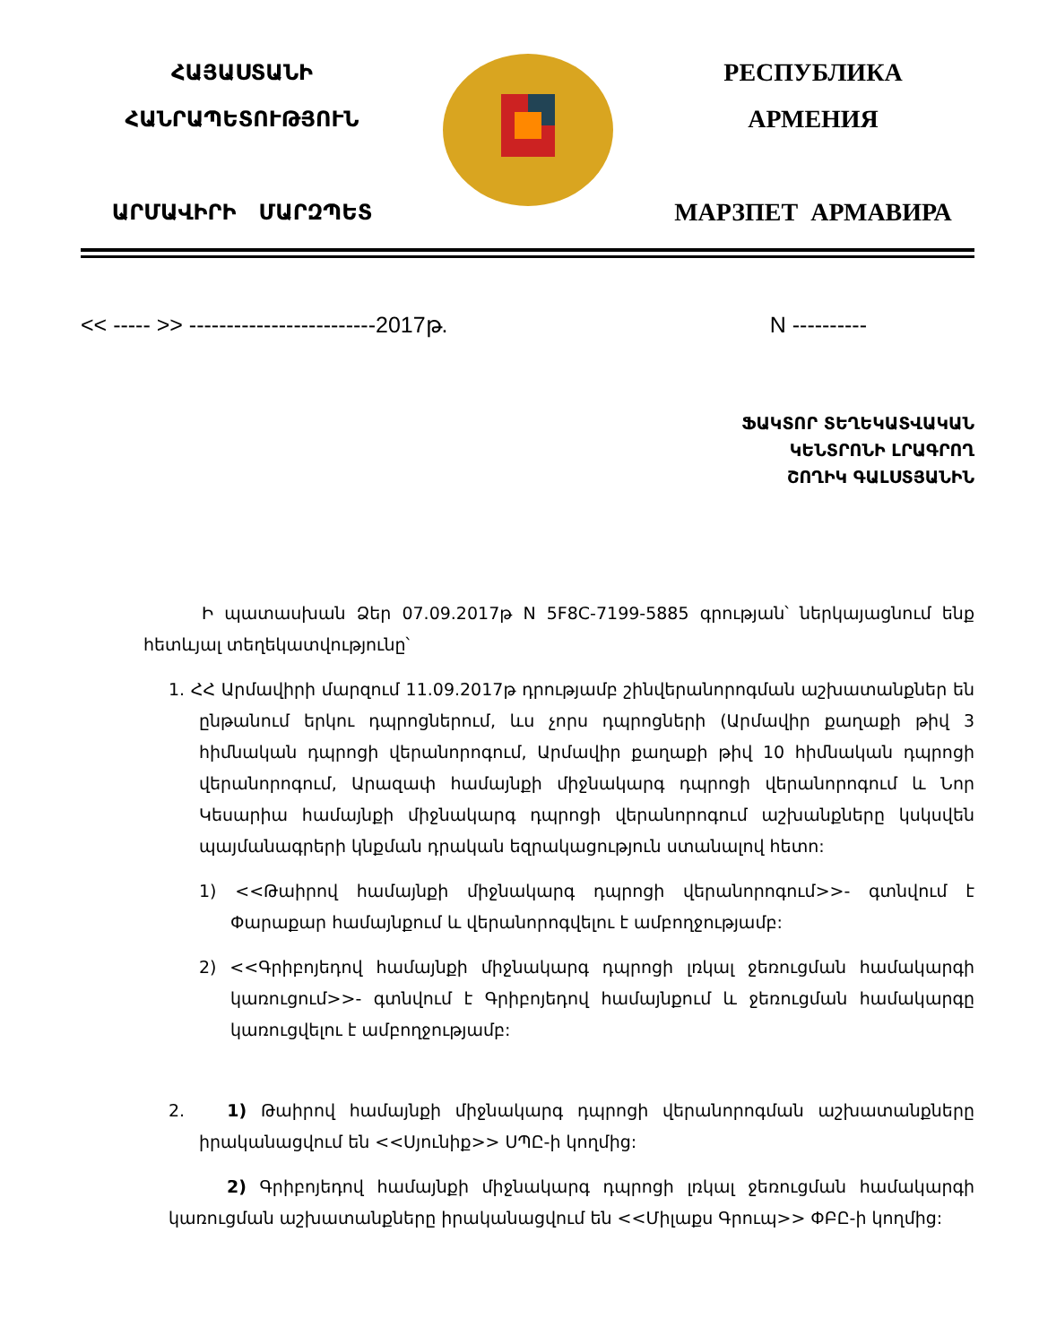ՀԱՅԱՍՏԱՆԻ
ՀԱՆՐԱՊԵՏՈՒԹՅՈՒՆ
ԱՐՄԱՎԻՐԻ ՄԱՐԶՊԵՏ
РЕСПУБЛИКА
АРМЕНИЯ
МАРЗПЕТ АРМАВИРА
<< ----- >> -------------------------2017թ. N ----------
ՖԱԿՏՈՐ ՏԵՂԵԿԱՏՎԱԿԱՆ
ԿԵՆՏՐՈՆԻ ԼՐԱԳՐՈՂ
ՇՈՂԻԿ ԳԱԼՍՏՅԱՆԻՆ
Ի պատասխան Ձեր 07.09.2017թ N 5F8C-7199-5885 գրության՝ ներկայացնում ենք հետևյալ տեղեկատվությունը՝
1. ՀՀ Արմավիրի մարզում 11.09.2017թ դրությամբ շինվերանորոգման աշխատանքներ են ընթանում երկու դպրոցներում, ևս չորս դպրոցների (Արմավիր քաղաքի թիվ 3 հիմնական դպրոցի վերանորոգում, Արմավիր քաղաքի թիվ 10 հիմնական դպրոցի վերանորոգում, Արազափ համայնքի միջնակարգ դպրոցի վերանորոգում և Նոր Կեսարիա համայնքի միջնակարգ դպրոցի վերանորոգում աշխանքները կսկսվեն պայմանագրերի կնքման դրական եզրակացություն ստանալով հետո:
1) <<Թաիրով համայնքի միջնակարգ դպրոցի վերանորոգում>>- գտնվում է Փարաքար համայնքում և վերանորոգվելու է ամբողջությամբ:
2) <<Գրիբոյեդով համայնքի միջնակարգ դպրոցի լռկալ ջեռուցման համակարգի կառուցում>>- գտնվում է Գրիբոյեդով համայնքում և ջեռուցման համակարգը կառուցվելու է ամբողջությամբ:
2. 1) Թաիրով համայնքի միջնակարգ դպրոցի վերանորոգման աշխատանքները իրականացվում են <<Սյունիք>> ՍՊԸ-ի կողմից:
2) Գրիբոյեդով համայնքի միջնակարգ դպրոցի լռկալ ջեռուցման համակարգի կառուցման աշխատանքները իրականացվում են <<Միլաքս Գրուպ>> ՓԲԸ-ի կողմից: